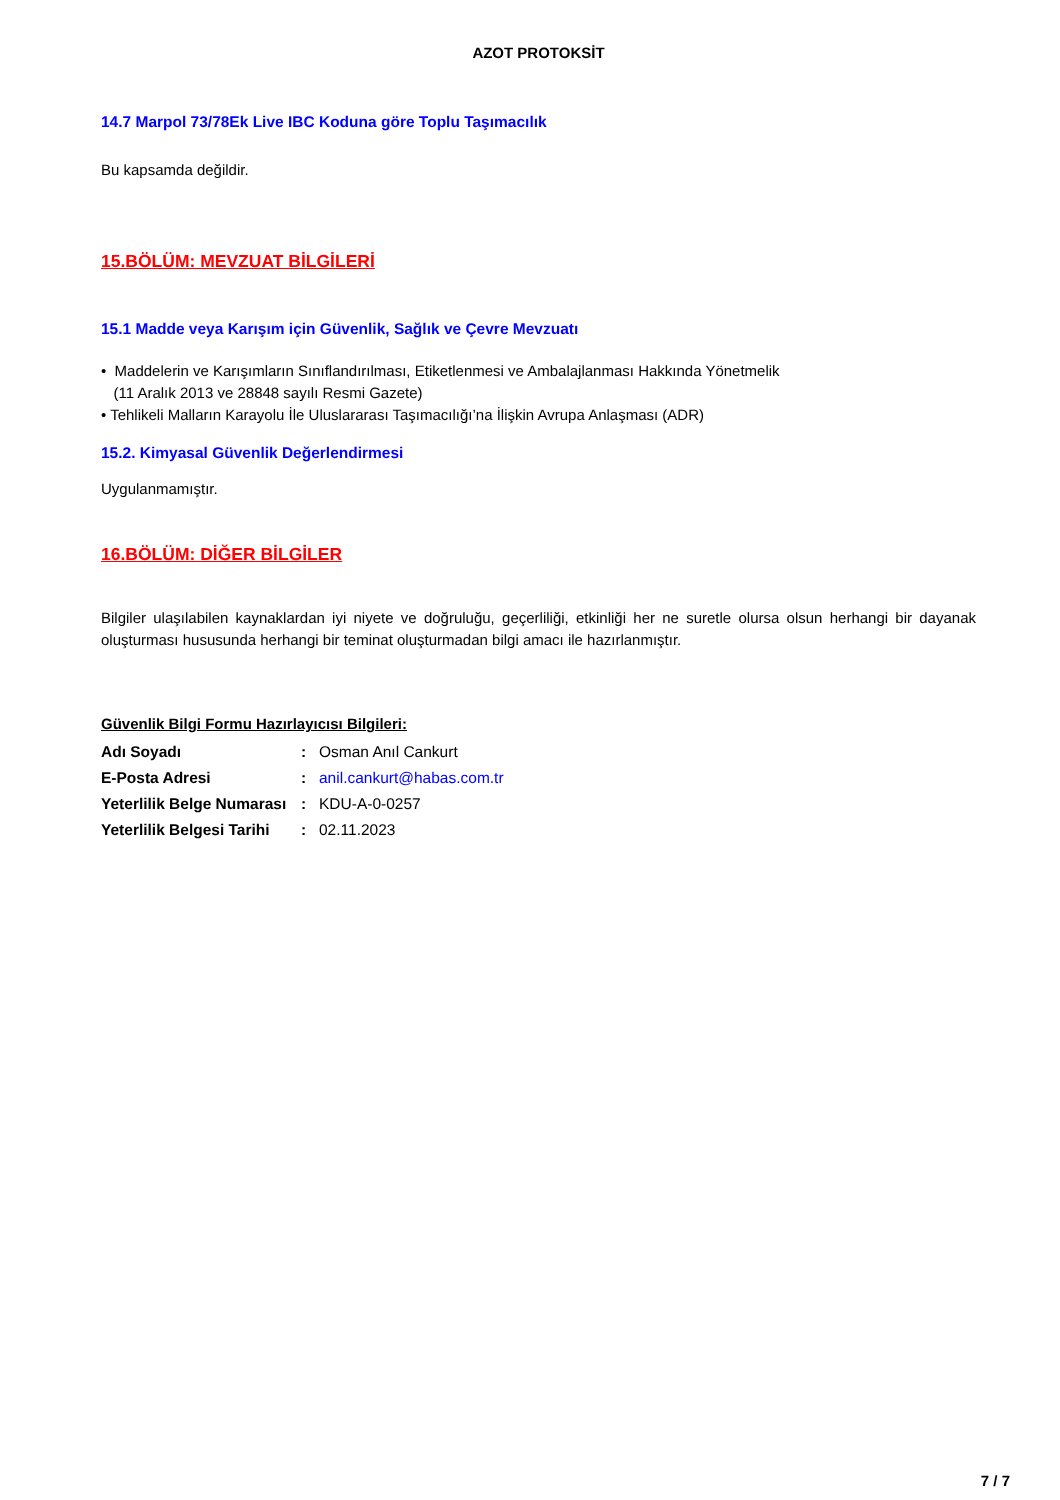AZOT PROTOKSİT
14.7 Marpol 73/78Ek Live IBC Koduna göre Toplu Taşımacılık
Bu kapsamda değildir.
15.BÖLÜM: MEVZUAT BİLGİLERİ
15.1 Madde veya Karışım için Güvenlik, Sağlık ve Çevre Mevzuatı
• Maddelerin ve Karışımların Sınıflandırılması, Etiketlenmesi ve Ambalajlanması Hakkında Yönetmelik
(11 Aralık 2013 ve 28848 sayılı Resmi Gazete)
• Tehlikeli Malların Karayolu İle Uluslararası Taşımacılığı’na İlişkin Avrupa Anlaşması (ADR)
15.2. Kimyasal Güvenlik Değerlendirmesi
Uygulanmamıştır.
16.BÖLÜM: DİĞER BİLGİLER
Bilgiler ulaşılabilen kaynaklardan iyi niyete ve doğruluğu, geçerliliği, etkinliği her ne suretle olursa olsun herhangi bir dayanak oluşturması hususunda herhangi bir teminat oluşturmadan bilgi amacı ile hazırlanmıştır.
Güvenlik Bilgi Formu Hazırlayıcısı Bilgileri:
| Adı Soyadı | : | Osman Anıl Cankurt |
| E-Posta Adresi | : | anil.cankurt@habas.com.tr |
| Yeterlilik Belge Numarası | : | KDU-A-0-0257 |
| Yeterlilik Belgesi Tarihi | : | 02.11.2023 |
7 / 7